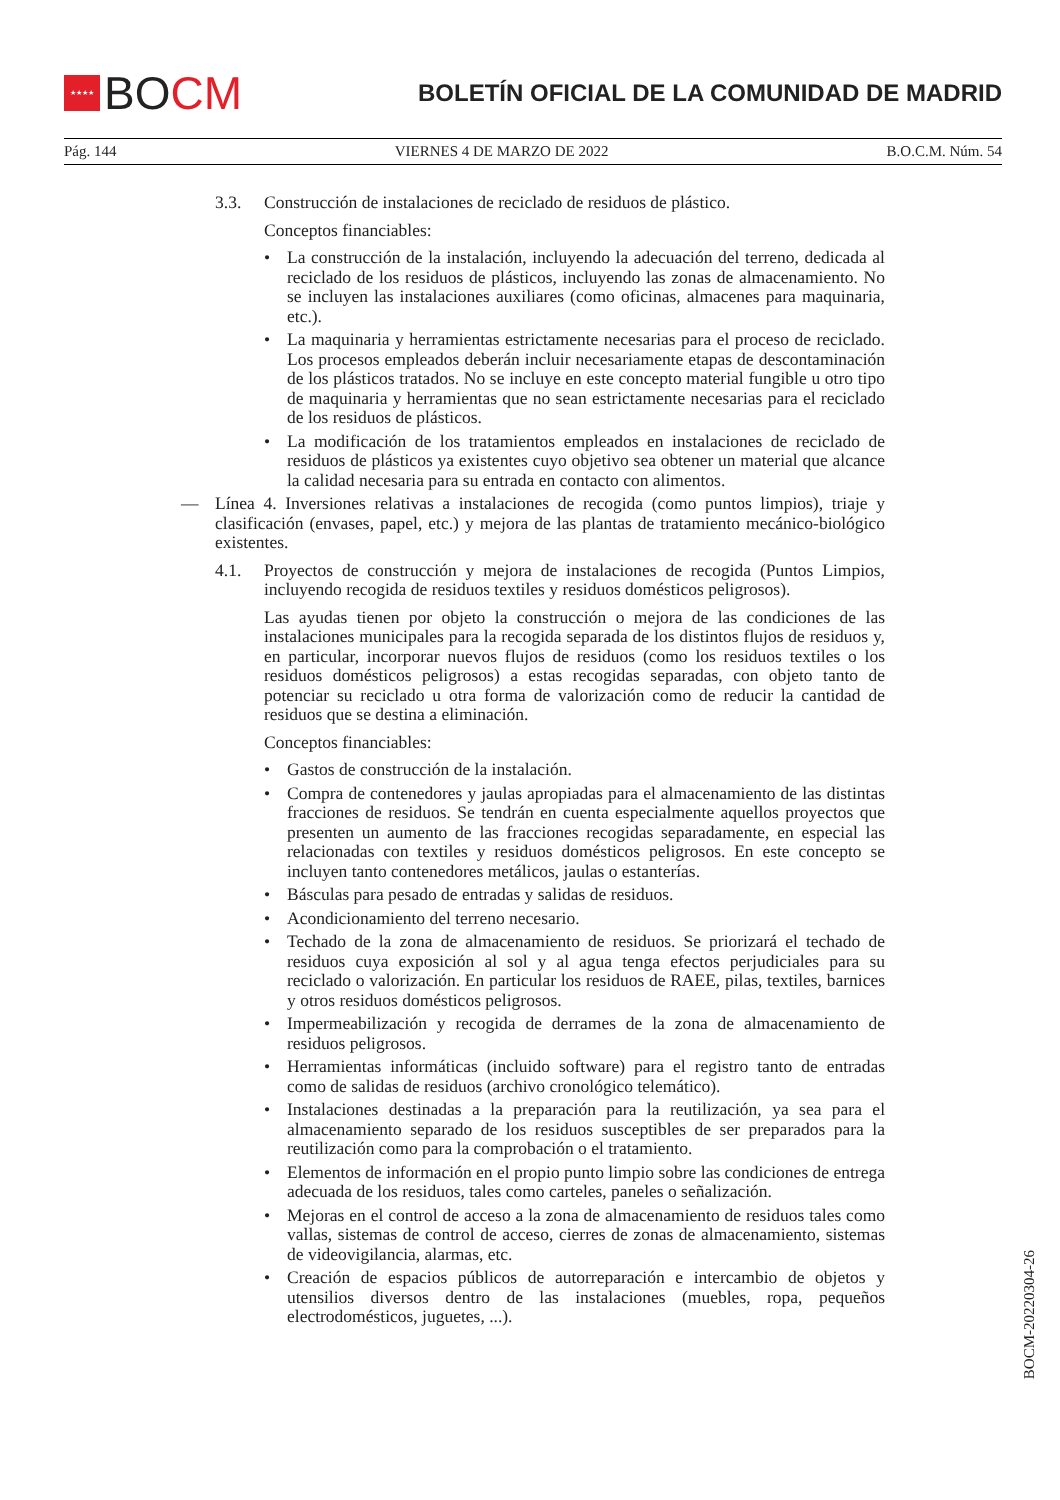★★★★
BO CM
BOLETÍN OFICIAL DE LA COMUNIDAD DE MADRID
Pág. 144 VIERNES 4 DE MARZO DE 2022 B.O.C.M. Núm. 54
3.3. Construcción de instalaciones de reciclado de residuos de plástico.
Conceptos financiables:
• La construcción de la instalación, incluyendo la adecuación del terreno, dedicada al reciclado de los residuos de plásticos, incluyendo las zonas de almacenamiento. No se incluyen las instalaciones auxiliares (como oficinas, almacenes para maquinaria, etc.).
• La maquinaria y herramientas estrictamente necesarias para el proceso de reciclado. Los procesos empleados deberán incluir necesariamente etapas de descontaminación de los plásticos tratados. No se incluye en este concepto material fungible u otro tipo de maquinaria y herramientas que no sean estrictamente necesarias para el reciclado de los residuos de plásticos.
• La modificación de los tratamientos empleados en instalaciones de reciclado de residuos de plásticos ya existentes cuyo objetivo sea obtener un material que alcance la calidad necesaria para su entrada en contacto con alimentos.
— Línea 4. Inversiones relativas a instalaciones de recogida (como puntos limpios), triaje y clasificación (envases, papel, etc.) y mejora de las plantas de tratamiento mecánico-biológico existentes.
4.1. Proyectos de construcción y mejora de instalaciones de recogida (Puntos Limpios, incluyendo recogida de residuos textiles y residuos domésticos peligrosos).
Las ayudas tienen por objeto la construcción o mejora de las condiciones de las instalaciones municipales para la recogida separada de los distintos flujos de residuos y, en particular, incorporar nuevos flujos de residuos (como los residuos textiles o los residuos domésticos peligrosos) a estas recogidas separadas, con objeto tanto de potenciar su reciclado u otra forma de valorización como de reducir la cantidad de residuos que se destina a eliminación.
Conceptos financiables:
• Gastos de construcción de la instalación.
• Compra de contenedores y jaulas apropiadas para el almacenamiento de las distintas fracciones de residuos. Se tendrán en cuenta especialmente aquellos proyectos que presenten un aumento de las fracciones recogidas separadamente, en especial las relacionadas con textiles y residuos domésticos peligrosos. En este concepto se incluyen tanto contenedores metálicos, jaulas o estanterías.
• Básculas para pesado de entradas y salidas de residuos.
• Acondicionamiento del terreno necesario.
• Techado de la zona de almacenamiento de residuos. Se priorizará el techado de residuos cuya exposición al sol y al agua tenga efectos perjudiciales para su reciclado o valorización. En particular los residuos de RAEE, pilas, textiles, barnices y otros residuos domésticos peligrosos.
• Impermeabilización y recogida de derrames de la zona de almacenamiento de residuos peligrosos.
• Herramientas informáticas (incluido software) para el registro tanto de entradas como de salidas de residuos (archivo cronológico telemático).
• Instalaciones destinadas a la preparación para la reutilización, ya sea para el almacenamiento separado de los residuos susceptibles de ser preparados para la reutilización como para la comprobación o el tratamiento.
• Elementos de información en el propio punto limpio sobre las condiciones de entrega adecuada de los residuos, tales como carteles, paneles o señalización.
• Mejoras en el control de acceso a la zona de almacenamiento de residuos tales como vallas, sistemas de control de acceso, cierres de zonas de almacenamiento, sistemas de videovigilancia, alarmas, etc.
• Creación de espacios públicos de autorreparación e intercambio de objetos y utensilios diversos dentro de las instalaciones (muebles, ropa, pequeños electrodomésticos, juguetes, ...).
BOCM-20220304-26